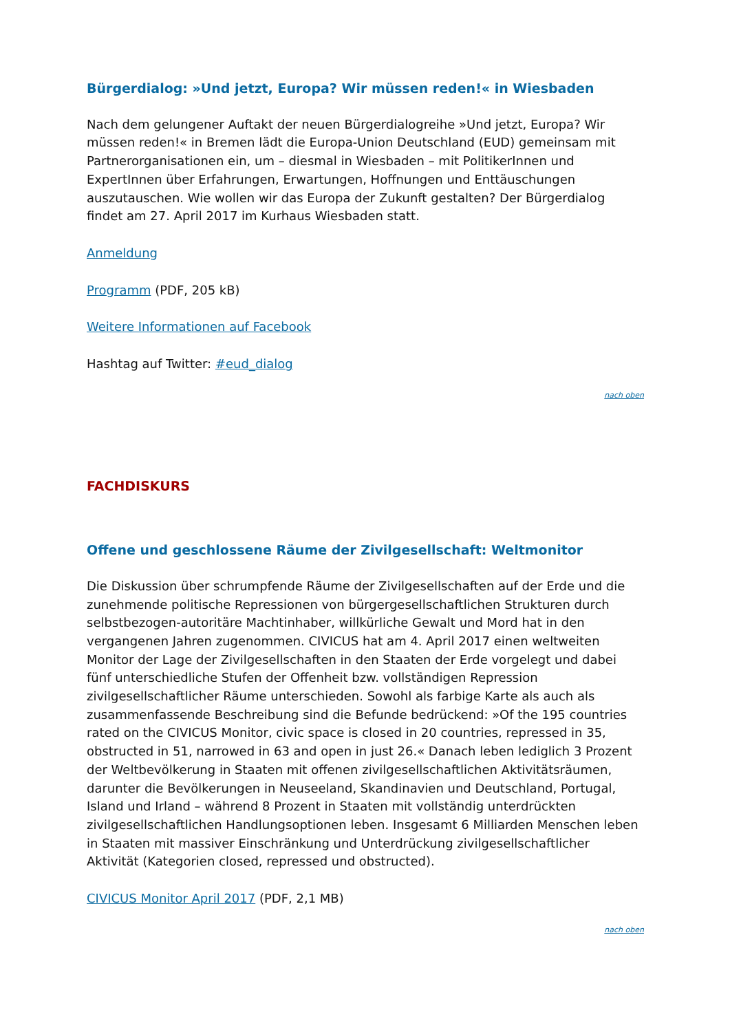Bürgerdialog: »Und jetzt, Europa? Wir müssen reden!« in Wiesbaden
Nach dem gelungener Auftakt der neuen Bürgerdialogreihe »Und jetzt, Europa? Wir müssen reden!« in Bremen lädt die Europa-Union Deutschland (EUD) gemeinsam mit Partnerorganisationen ein, um – diesmal in Wiesbaden – mit PolitikerInnen und ExpertInnen über Erfahrungen, Erwartungen, Hoffnungen und Enttäuschungen auszutauschen. Wie wollen wir das Europa der Zukunft gestalten? Der Bürgerdialog findet am 27. April 2017 im Kurhaus Wiesbaden statt.
Anmeldung
Programm (PDF, 205 kB)
Weitere Informationen auf Facebook
Hashtag auf Twitter: #eud_dialog
nach oben
FACHDISKURS
Offene und geschlossene Räume der Zivilgesellschaft: Weltmonitor
Die Diskussion über schrumpfende Räume der Zivilgesellschaften auf der Erde und die zunehmende politische Repressionen von bürgergesellschaftlichen Strukturen durch selbstbezogen-autoritäre Machtinhaber, willkürliche Gewalt und Mord hat in den vergangenen Jahren zugenommen. CIVICUS hat am 4. April 2017 einen weltweiten Monitor der Lage der Zivilgesellschaften in den Staaten der Erde vorgelegt und dabei fünf unterschiedliche Stufen der Offenheit bzw. vollständigen Repression zivilgesellschaftlicher Räume unterschieden. Sowohl als farbige Karte als auch als zusammenfassende Beschreibung sind die Befunde bedrückend: »Of the 195 countries rated on the CIVICUS Monitor, civic space is closed in 20 countries, repressed in 35, obstructed in 51, narrowed in 63 and open in just 26.« Danach leben lediglich 3 Prozent der Weltbevölkerung in Staaten mit offenen zivilgesellschaftlichen Aktivitätsräumen, darunter die Bevölkerungen in Neuseeland, Skandinavien und Deutschland, Portugal, Island und Irland – während 8 Prozent in Staaten mit vollständig unterdrückten zivilgesellschaftlichen Handlungsoptionen leben. Insgesamt 6 Milliarden Menschen leben in Staaten mit massiver Einschränkung und Unterdrückung zivilgesellschaftlicher Aktivität (Kategorien closed, repressed und obstructed).
CIVICUS Monitor April 2017 (PDF, 2,1 MB)
nach oben